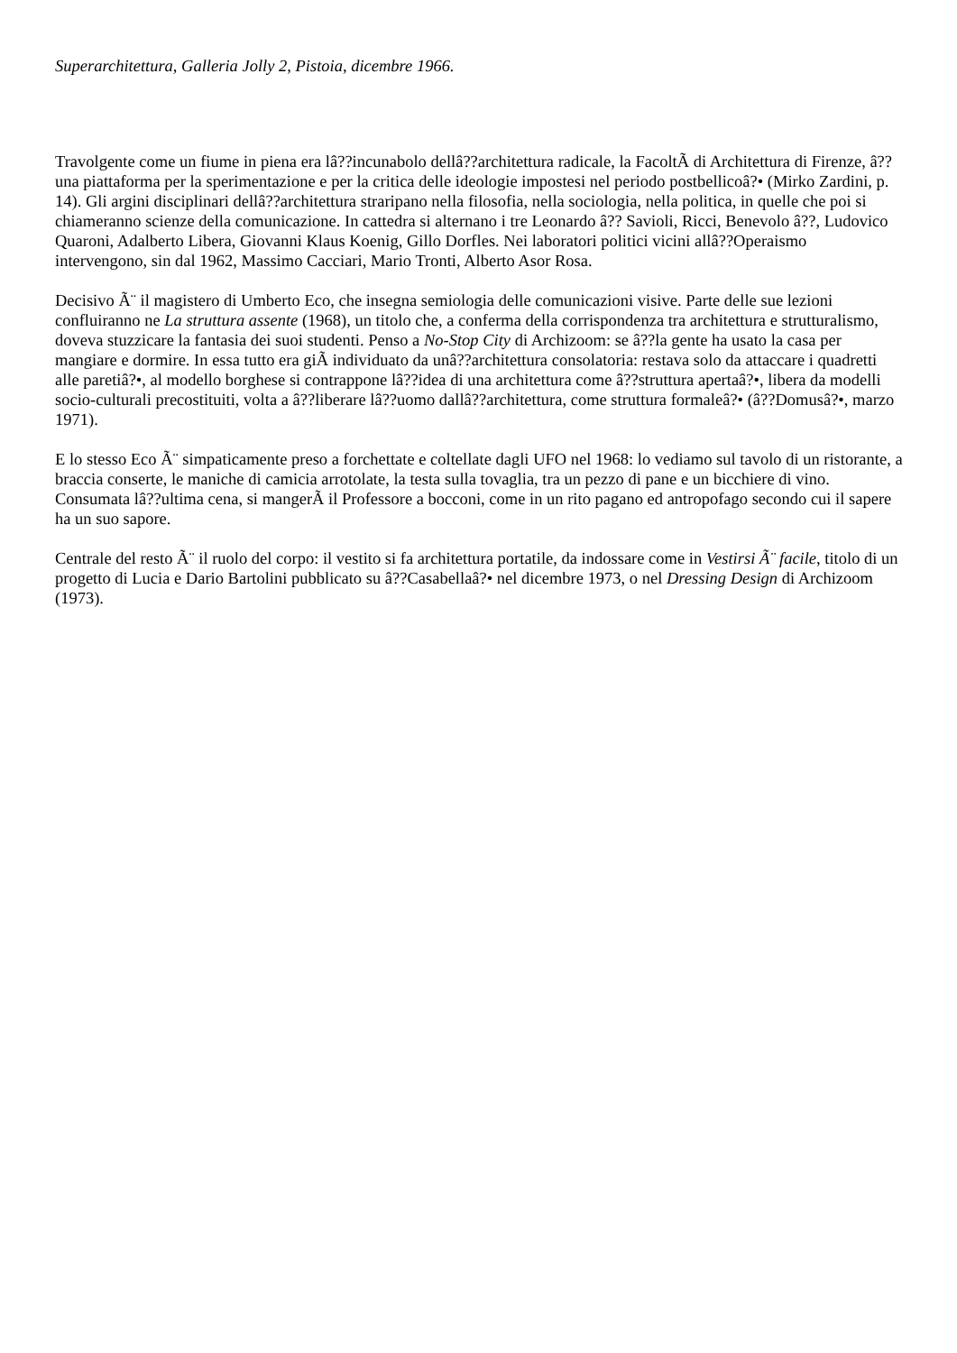Superarchitettura, Galleria Jolly 2, Pistoia, dicembre 1966.
Travolgente come un fiume in piena era lâ??incunabolo dellâ??architettura radicale, la FacoltÃ di Architettura di Firenze, â??una piattaforma per la sperimentazione e per la critica delle ideologie impostesi nel periodo postbellicoâ?• (Mirko Zardini, p. 14). Gli argini disciplinari dellâ??architettura straripano nella filosofia, nella sociologia, nella politica, in quelle che poi si chiameranno scienze della comunicazione. In cattedra si alternano i tre Leonardo â?? Savioli, Ricci, Benevolo â??, Ludovico Quaroni, Adalberto Libera, Giovanni Klaus Koenig, Gillo Dorfles. Nei laboratori politici vicini allâ??Operaismo intervengono, sin dal 1962, Massimo Cacciari, Mario Tronti, Alberto Asor Rosa.
Decisivo Ã¨ il magistero di Umberto Eco, che insegna semiologia delle comunicazioni visive. Parte delle sue lezioni confluiranno ne La struttura assente (1968), un titolo che, a conferma della corrispondenza tra architettura e strutturalismo, doveva stuzzicare la fantasia dei suoi studenti. Penso a No-Stop City di Archizoom: se â??la gente ha usato la casa per mangiare e dormire. In essa tutto era giÃ individuato da unâ??architettura consolatoria: restava solo da attaccare i quadretti alle paretiâ?•, al modello borghese si contrappone lâ??idea di una architettura come â??struttura apertaâ?•, libera da modelli socio-culturali precostituiti, volta a â??liberare lâ??uomo dallâ??architettura, come struttura formaleâ?• (â??Domusâ?•, marzo 1971).
E lo stesso Eco Ã¨ simpaticamente preso a forchettate e coltellate dagli UFO nel 1968: lo vediamo sul tavolo di un ristorante, a braccia conserte, le maniche di camicia arrotolate, la testa sulla tovaglia, tra un pezzo di pane e un bicchiere di vino. Consumata lâ??ultima cena, si mangerÃ il Professore a bocconi, come in un rito pagano ed antropofago secondo cui il sapere ha un suo sapore.
Centrale del resto Ã¨ il ruolo del corpo: il vestito si fa architettura portatile, da indossare come in Vestirsi Ã¨ facile, titolo di un progetto di Lucia e Dario Bartolini pubblicato su â??Casabellaâ?• nel dicembre 1973, o nel Dressing Design di Archizoom (1973).